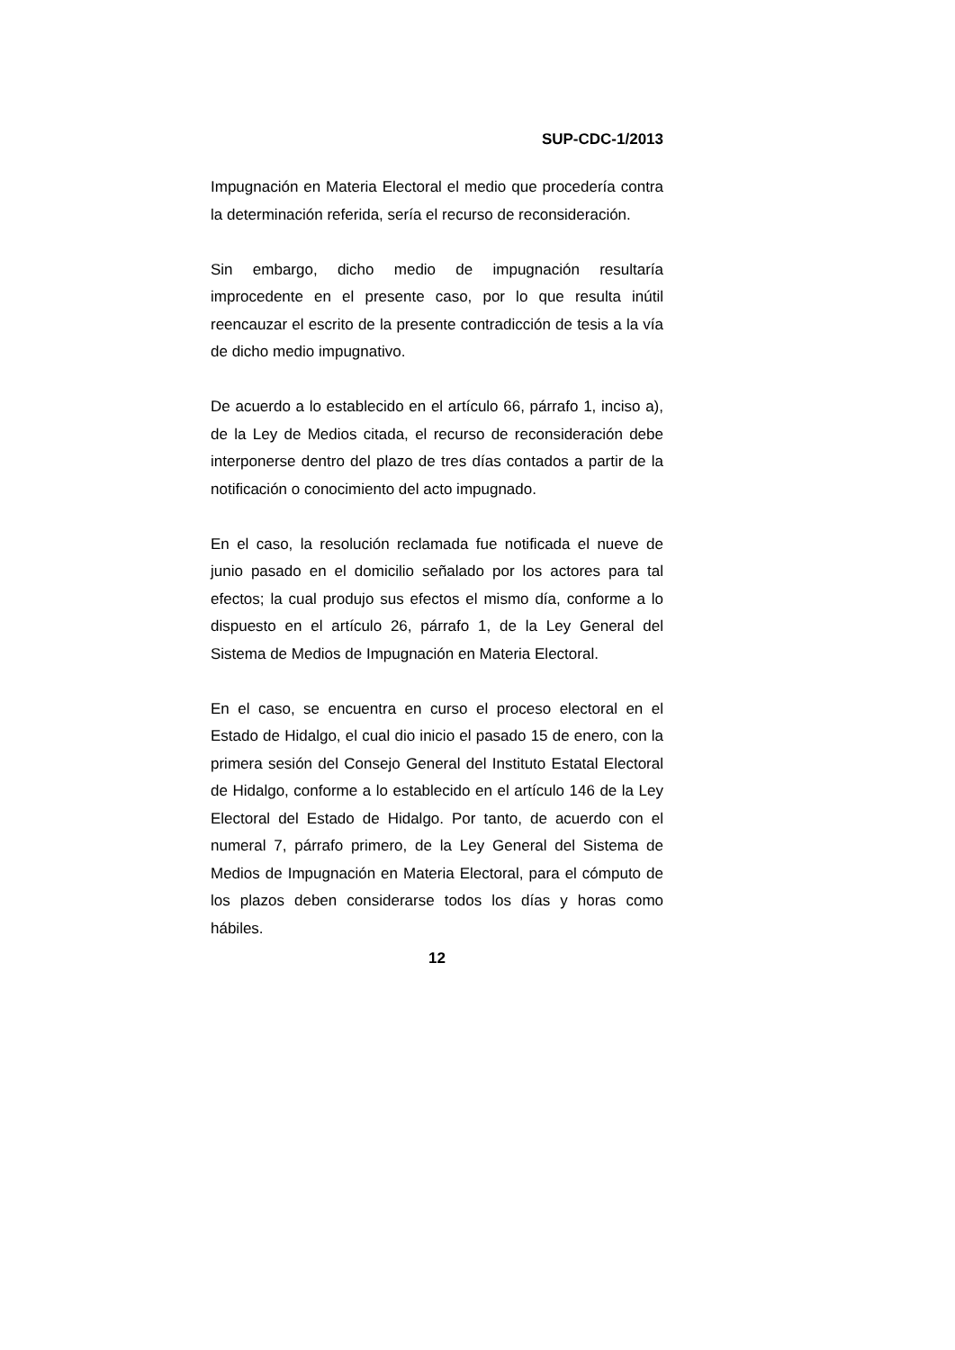SUP-CDC-1/2013
Impugnación en Materia Electoral el medio que procedería contra la determinación referida, sería el recurso de reconsideración.
Sin embargo, dicho medio de impugnación resultaría improcedente en el presente caso, por lo que resulta inútil reencauzar el escrito de la presente contradicción de tesis a la vía de dicho medio impugnativo.
De acuerdo a lo establecido en el artículo 66, párrafo 1, inciso a), de la Ley de Medios citada, el recurso de reconsideración debe interponerse dentro del plazo de tres días contados a partir de la notificación o conocimiento del acto impugnado.
En el caso, la resolución reclamada fue notificada el nueve de junio pasado en el domicilio señalado por los actores para tal efectos; la cual produjo sus efectos el mismo día, conforme a lo dispuesto en el artículo 26, párrafo 1, de la Ley General del Sistema de Medios de Impugnación en Materia Electoral.
En el caso, se encuentra en curso el proceso electoral en el Estado de Hidalgo, el cual dio inicio el pasado 15 de enero, con la primera sesión del Consejo General del Instituto Estatal Electoral de Hidalgo, conforme a lo establecido en el artículo 146 de la Ley Electoral del Estado de Hidalgo. Por tanto, de acuerdo con el numeral 7, párrafo primero, de la Ley General del Sistema de Medios de Impugnación en Materia Electoral, para el cómputo de los plazos deben considerarse todos los días y horas como hábiles.
12